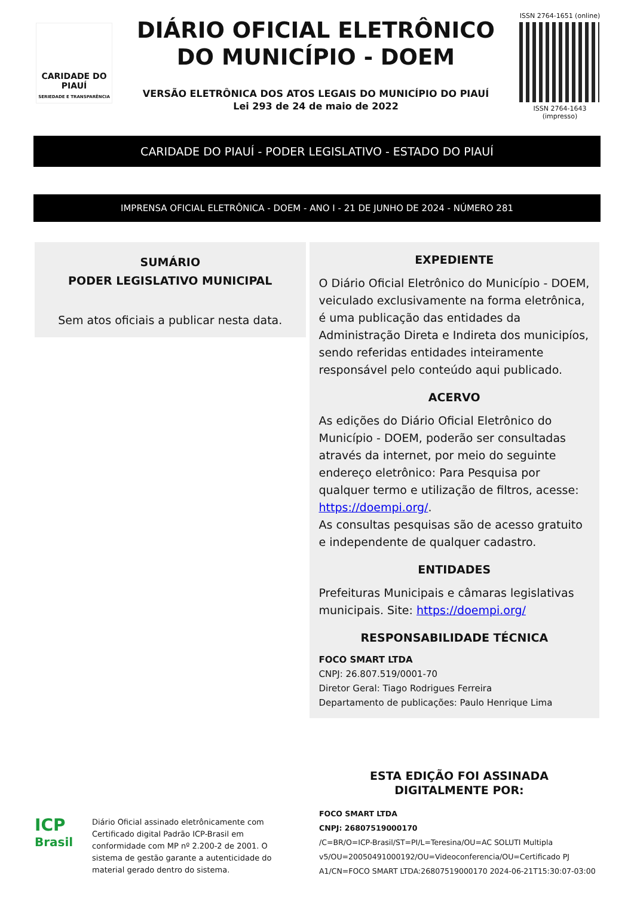CARIDADE DO PIAUÍ
SERIEDADE E TRANSPARÊNCIA
DIÁRIO OFICIAL ELETRÔNICO
DO MUNICÍPIO - DOEM
VERSÃO ELETRÔNICA DOS ATOS LEGAIS DO MUNICÍPIO DO PIAUÍ
Lei 293 de 24 de maio de 2022
ISSN 2764-1651 (online)
ISSN 2764-1643 (impresso)
CARIDADE DO PIAUÍ - PODER LEGISLATIVO - ESTADO DO PIAUÍ
IMPRENSA OFICIAL ELETRÔNICA - DOEM - ANO I - 21 DE JUNHO DE 2024 - NÚMERO 281
SUMÁRIO
PODER LEGISLATIVO MUNICIPAL
Sem atos oficiais a publicar nesta data.
EXPEDIENTE
O Diário Oficial Eletrônico do Município - DOEM, veiculado exclusivamente na forma eletrônica, é uma publicação das entidades da Administração Direta e Indireta dos municipíos, sendo referidas entidades inteiramente responsável pelo conteúdo aqui publicado.
ACERVO
As edições do Diário Oficial Eletrônico do Município - DOEM, poderão ser consultadas através da internet, por meio do seguinte endereço eletrônico: Para Pesquisa por qualquer termo e utilização de filtros, acesse: https://doempi.org/.
As consultas pesquisas são de acesso gratuito e independente de qualquer cadastro.
ENTIDADES
Prefeituras Municipais e câmaras legislativas municipais. Site: https://doempi.org/
RESPONSABILIDADE TÉCNICA
FOCO SMART LTDA
CNPJ: 26.807.519/0001-70
Diretor Geral: Tiago Rodrigues Ferreira
Departamento de publicações: Paulo Henrique Lima
ICP
Brasil
Diário Oficial assinado eletrônicamente com Certificado digital Padrão ICP-Brasil em conformidade com MP nº 2.200-2 de 2001. O sistema de gestão garante a autenticidade do material gerado dentro do sistema.
ESTA EDIÇÃO FOI ASSINADA
DIGITALMENTE POR:
FOCO SMART LTDA
CNPJ: 26807519000170
/C=BR/O=ICP-Brasil/ST=PI/L=Teresina/OU=AC SOLUTI Multipla v5/OU=20050491000192/OU=Videoconferencia/OU=Certificado PJ A1/CN=FOCO SMART LTDA:26807519000170 2024-06-21T15:30:07-03:00